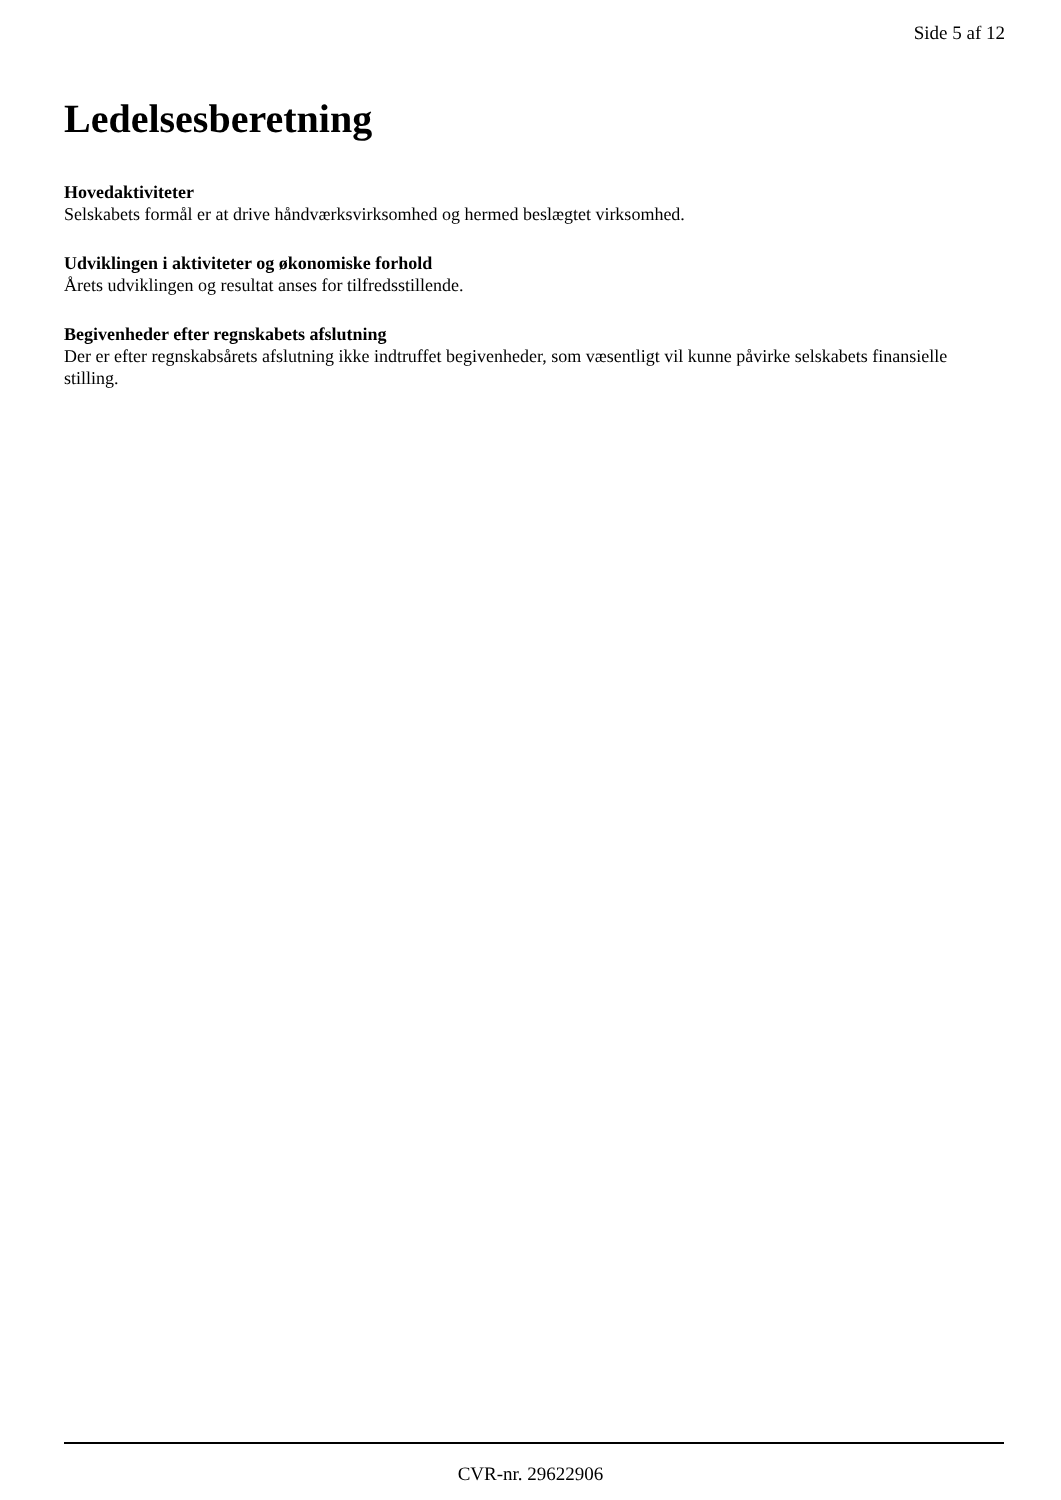Side 5 af 12
Ledelsesberetning
Hovedaktiviteter
Selskabets formål er at drive håndværksvirksomhed og hermed beslægtet virksomhed.
Udviklingen i aktiviteter og økonomiske forhold
Årets udviklingen og resultat anses for tilfredsstillende.
Begivenheder efter regnskabets afslutning
Der er efter regnskabsårets afslutning ikke indtruffet begivenheder, som væsentligt vil kunne påvirke selskabets finansielle stilling.
CVR-nr. 29622906